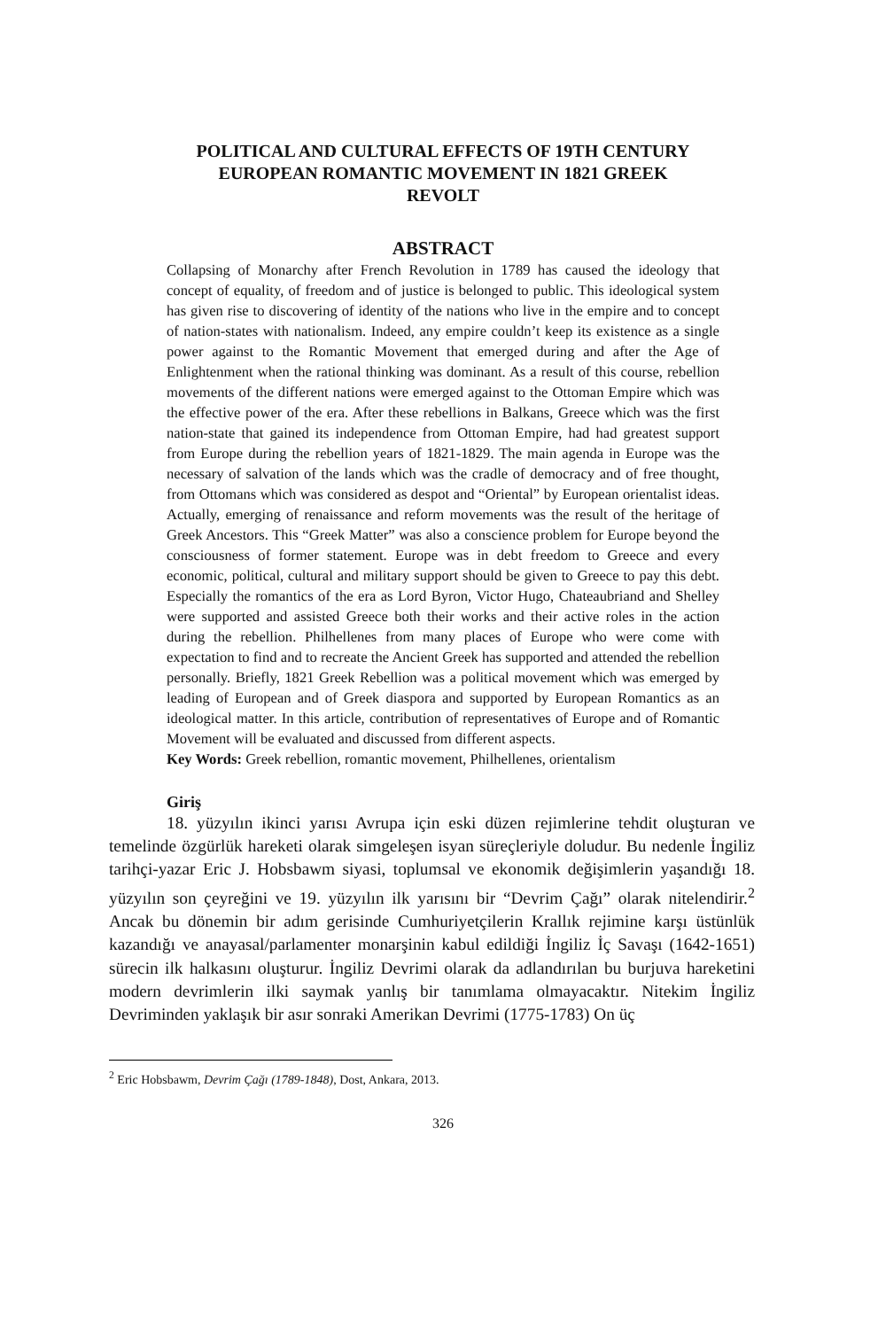POLITICAL AND CULTURAL EFFECTS OF 19TH CENTURY
EUROPEAN ROMANTIC MOVEMENT IN 1821 GREEK
REVOLT
ABSTRACT
Collapsing of Monarchy after French Revolution in 1789 has caused the ideology that concept of equality, of freedom and of justice is belonged to public. This ideological system has given rise to discovering of identity of the nations who live in the empire and to concept of nation-states with nationalism. Indeed, any empire couldn’t keep its existence as a single power against to the Romantic Movement that emerged during and after the Age of Enlightenment when the rational thinking was dominant. As a result of this course, rebellion movements of the different nations were emerged against to the Ottoman Empire which was the effective power of the era. After these rebellions in Balkans, Greece which was the first nation-state that gained its independence from Ottoman Empire, had had greatest support from Europe during the rebellion years of 1821-1829. The main agenda in Europe was the necessary of salvation of the lands which was the cradle of democracy and of free thought, from Ottomans which was considered as despot and “Oriental” by European orientalist ideas. Actually, emerging of renaissance and reform movements was the result of the heritage of Greek Ancestors. This “Greek Matter” was also a conscience problem for Europe beyond the consciousness of former statement. Europe was in debt freedom to Greece and every economic, political, cultural and military support should be given to Greece to pay this debt. Especially the romantics of the era as Lord Byron, Victor Hugo, Chateaubriand and Shelley were supported and assisted Greece both their works and their active roles in the action during the rebellion. Philhellenes from many places of Europe who were come with expectation to find and to recreate the Ancient Greek has supported and attended the rebellion personally. Briefly, 1821 Greek Rebellion was a political movement which was emerged by leading of European and of Greek diaspora and supported by European Romantics as an ideological matter. In this article, contribution of representatives of Europe and of Romantic Movement will be evaluated and discussed from different aspects.
Key Words: Greek rebellion, romantic movement, Philhellenes, orientalism
Giriş
18. yüzyılın ikinci yarısı Avrupa için eski düzen rejimlerine tehdit oluşturan ve temelinde özgürlük hareketi olarak simgeleşen isyan süreçleriyle doludur. Bu nedenle İngiliz tarihçi-yazar Eric J. Hobsbawm siyasi, toplumsal ve ekonomik değişimlerin yaşandığı 18. yüzyılın son çeyreğini ve 19. yüzyılın ilk yarısını bir “Devrim Çağı” olarak nitelendirir.<sup>2</sup> Ancak bu dönemin bir adım gerisinde Cumhuriyetçilerin Krallık rejimine karşı üstünlük kazandığı ve anayasal/parlamenter monarşinin kabul edildiği İngiliz İç Savaşı (1642-1651) sürecin ilk halkasını oluşturur. İngiliz Devrimi olarak da adlandırılan bu burjuva hareketini modern devrimlerin ilki saymak yanlış bir tanımlama olmayacaktır. Nitekim İngiliz Devriminden yaklaşık bir asır sonraki Amerikan Devrimi (1775-1783) On üç
<sup>2</sup> Eric Hobsbawm, Devrim Çağı (1789-1848), Dost, Ankara, 2013.
326